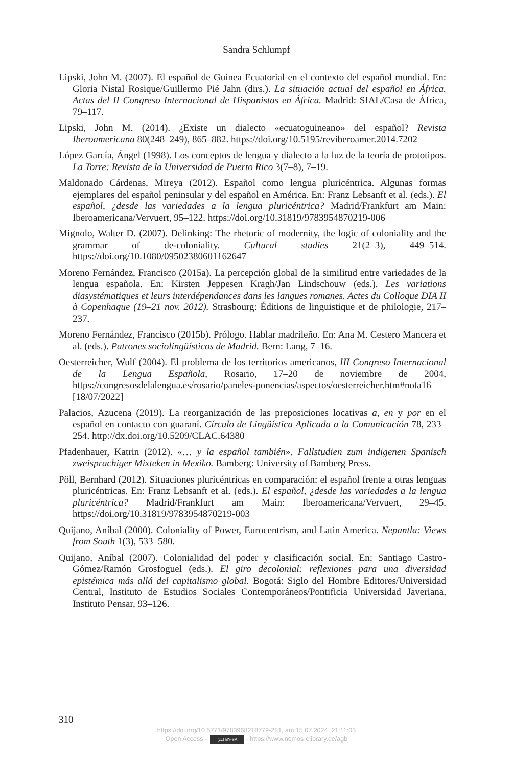Sandra Schlumpf
Lipski, John M. (2007). El español de Guinea Ecuatorial en el contexto del español mundial. En: Gloria Nistal Rosique/Guillermo Pié Jahn (dirs.). La situación actual del español en África. Actas del II Congreso Internacional de Hispanistas en África. Madrid: SIAL/Casa de África, 79–117.
Lipski, John M. (2014). ¿Existe un dialecto «ecuatoguineano» del español? Revista Iberoamericana 80(248–249), 865–882. https://doi.org/10.5195/reviberoamer.2014.7202
López García, Ángel (1998). Los conceptos de lengua y dialecto a la luz de la teoría de prototipos. La Torre: Revista de la Universidad de Puerto Rico 3(7–8), 7–19.
Maldonado Cárdenas, Mireya (2012). Español como lengua pluricéntrica. Algunas formas ejemplares del español peninsular y del español en América. En: Franz Lebsanft et al. (eds.). El español, ¿desde las variedades a la lengua pluricéntrica? Madrid/Frankfurt am Main: Iberoamericana/Vervuert, 95–122. https://doi.org/10.31819/9783954870219-006
Mignolo, Walter D. (2007). Delinking: The rhetoric of modernity, the logic of coloniality and the grammar of de-coloniality. Cultural studies 21(2–3), 449–514. https://doi.org/10.1080/09502380601162647
Moreno Fernández, Francisco (2015a). La percepción global de la similitud entre variedades de la lengua española. En: Kirsten Jeppesen Kragh/Jan Lindschouw (eds.). Les variations diasystématiques et leurs interdépendances dans les langues romanes. Actes du Colloque DIA II à Copenhague (19–21 nov. 2012). Strasbourg: Éditions de linguistique et de philologie, 217–237.
Moreno Fernández, Francisco (2015b). Prólogo. Hablar madrileño. En: Ana M. Cestero Mancera et al. (eds.). Patrones sociolingüísticos de Madrid. Bern: Lang, 7–16.
Oesterreicher, Wulf (2004). El problema de los territorios americanos, III Congreso Internacional de la Lengua Española, Rosario, 17–20 de noviembre de 2004, https://congresosdelalengua.es/rosario/paneles-ponencias/aspectos/oesterreicher.htm#nota16 [18/07/2022]
Palacios, Azucena (2019). La reorganización de las preposiciones locativas a, en y por en el español en contacto con guaraní. Círculo de Lingüística Aplicada a la Comunicación 78, 233–254. http://dx.doi.org/10.5209/CLAC.64380
Pfadenhauer, Katrin (2012). «… y la español también». Fallstudien zum indigenen Spanisch zweisprachiger Mixteken in Mexiko. Bamberg: University of Bamberg Press.
Pöll, Bernhard (2012). Situaciones pluricéntricas en comparación: el español frente a otras lenguas pluricéntricas. En: Franz Lebsanft et al. (eds.). El español, ¿desde las variedades a la lengua pluricéntrica? Madrid/Frankfurt am Main: Iberoamericana/Vervuert, 29–45. https://doi.org/10.31819/9783954870219-003
Quijano, Aníbal (2000). Coloniality of Power, Eurocentrism, and Latin America. Nepantla: Views from South 1(3), 533–580.
Quijano, Aníbal (2007). Colonialidad del poder y clasificación social. En: Santiago Castro-Gómez/Ramón Grosfoguel (eds.). El giro decolonial: reflexiones para una diversidad epistémica más allá del capitalismo global. Bogotá: Siglo del Hombre Editores/Universidad Central, Instituto de Estudios Sociales Contemporáneos/Pontificia Universidad Javeriana, Instituto Pensar, 93–126.
310
https://doi.org/10.5771/9783968218779-281, am 15.07.2024, 21:11:03
Open Access – (cc) BY-SA - https://www.nomos-elibrary.de/agb